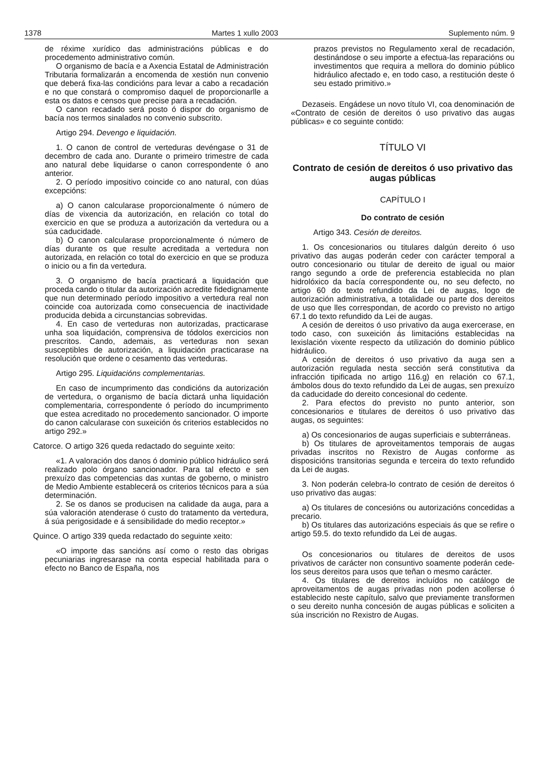1378 Martes 1 xullo 2003 Suplemento núm. 9
de réxime xurídico das administracións públicas e do procedemento administrativo común.
O organismo de bacía e a Axencia Estatal de Administración Tributaria formalizarán a encomenda de xestión nun convenio que deberá fixa-las condicións para levar a cabo a recadación e no que constará o compromiso daquel de proporcionarlle a esta os datos e censos que precise para a recadación.
O canon recadado será posto ó dispor do organismo de bacía nos termos sinalados no convenio subscrito.
Artigo 294. Devengo e liquidación.
1. O canon de control de verteduras devéngase o 31 de decembro de cada ano. Durante o primeiro trimestre de cada ano natural debe liquidarse o canon correspondente ó ano anterior.
2. O período impositivo coincide co ano natural, con dúas excepcións:
a) O canon calcularase proporcionalmente ó número de días de vixencia da autorización, en relación co total do exercicio en que se produza a autorización da vertedura ou a súa caducidade.
b) O canon calcularase proporcionalmente ó número de días durante os que resulte acreditada a vertedura non autorizada, en relación co total do exercicio en que se produza o inicio ou a fin da vertedura.
3. O organismo de bacía practicará a liquidación que proceda cando o titular da autorización acredite fidedignamente que nun determinado período impositivo a vertedura real non coincide coa autorizada como consecuencia de inactividade producida debida a circunstancias sobrevidas.
4. En caso de verteduras non autorizadas, practicarase unha soa liquidación, comprensiva de tódolos exercicios non prescritos. Cando, ademais, as verteduras non sexan susceptibles de autorización, a liquidación practicarase na resolución que ordene o cesamento das verteduras.
Artigo 295. Liquidacións complementarias.
En caso de incumprimento das condicións da autorización de vertedura, o organismo de bacía dictará unha liquidación complementaria, correspondente ó período do incumprimento que estea acreditado no procedemento sancionador. O importe do canon calcularase con suxeición ós criterios establecidos no artigo 292.»
Catorce. O artigo 326 queda redactado do seguinte xeito:
«1. A valoración dos danos ó dominio público hidráulico será realizado polo órgano sancionador. Para tal efecto e sen prexuízo das competencias das xuntas de goberno, o ministro de Medio Ambiente establecerá os criterios técnicos para a súa determinación.
2. Se os danos se producisen na calidade da auga, para a súa valoración atenderase ó custo do tratamento da vertedura, á súa perigosidade e á sensibilidade do medio receptor.»
Quince. O artigo 339 queda redactado do seguinte xeito:
«O importe das sancións así como o resto das obrigas pecuniarias ingresarase na conta especial habilitada para o efecto no Banco de España, nos
prazos previstos no Regulamento xeral de recadación, destinándose o seu importe a efectua-las reparacións ou investimentos que requira a mellora do dominio público hidráulico afectado e, en todo caso, a restitución deste ó seu estado primitivo.»
Dezaseis. Engádese un novo título VI, coa denominación de «Contrato de cesión de dereitos ó uso privativo das augas públicas» e co seguinte contido:
TÍTULO VI
Contrato de cesión de dereitos ó uso privativo das augas públicas
CAPÍTULO I
Do contrato de cesión
Artigo 343. Cesión de dereitos.
1. Os concesionarios ou titulares dalgún dereito ó uso privativo das augas poderán ceder con carácter temporal a outro concesionario ou titular de dereito de igual ou maior rango segundo a orde de preferencia establecida no plan hidrolóxico da bacía correspondente ou, no seu defecto, no artigo 60 do texto refundido da Lei de augas, logo de autorización administrativa, a totalidade ou parte dos dereitos de uso que lles correspondan, de acordo co previsto no artigo 67.1 do texto refundido da Lei de augas.
A cesión de dereitos ó uso privativo da auga exercerase, en todo caso, con suxeición ás limitacións establecidas na lexislación vixente respecto da utilización do dominio público hidráulico.
A cesión de dereitos ó uso privativo da auga sen a autorización regulada nesta sección será constitutiva da infracción tipificada no artigo 116.g) en relación co 67.1, ámbolos dous do texto refundido da Lei de augas, sen prexuízo da caducidade do dereito concesional do cedente.
2. Para efectos do previsto no punto anterior, son concesionarios e titulares de dereitos ó uso privativo das augas, os seguintes:
a) Os concesionarios de augas superficiais e subterráneas.
b) Os titulares de aproveitamentos temporais de augas privadas inscritos no Rexistro de Augas conforme as disposicións transitorias segunda e terceira do texto refundido da Lei de augas.
3. Non poderán celebra-lo contrato de cesión de dereitos ó uso privativo das augas:
a) Os titulares de concesións ou autorizacións concedidas a precario.
b) Os titulares das autorizacións especiais ás que se refire o artigo 59.5. do texto refundido da Lei de augas.
Os concesionarios ou titulares de dereitos de usos privativos de carácter non consuntivo soamente poderán cede-los seus dereitos para usos que teñan o mesmo carácter.
4. Os titulares de dereitos incluídos no catálogo de aproveitamentos de augas privadas non poden acollerse ó establecido neste capítulo, salvo que previamente transformen o seu dereito nunha concesión de augas públicas e soliciten a súa inscrición no Rexistro de Augas.